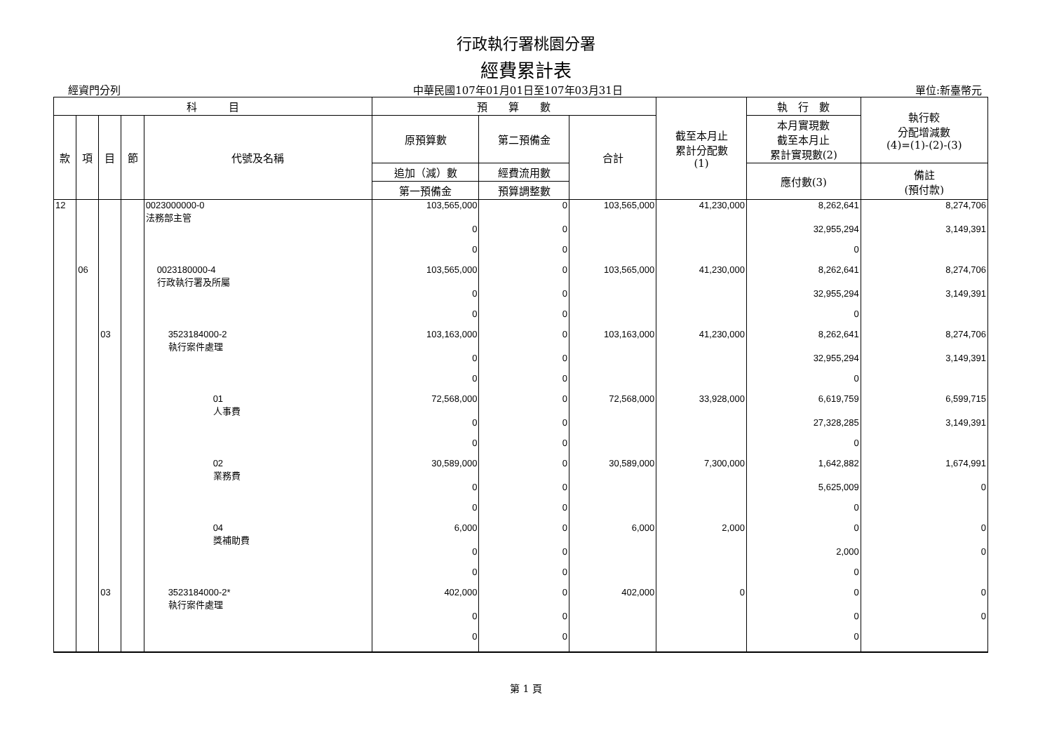行政執行署桃園分署
經費累計表
經資門分列 中華民國107年01月01日至107年03月31日 單位:新臺幣元
| 科 目 | | | | | 預 算 數 | | | 截至本月止 累計分配數 (1) | 執 行 數 | 執行較 分配增減數 (4)=(1)-(2)-(3) |
| --- | --- | --- | --- | --- | --- | --- | --- | --- | --- | --- |
| 款 | 項 | 目 | 節 | 代號及名稱 | 原預算數 | 第二預備金 | 合計 | | 本月實現數 截至本月止 累計實現數(2) | |
| | | | | | 追加（減）數 | 經費流用數 | | | 應付數(3) | 備註 (預付款) |
| | | | | | 第一預備金 | 預算調整數 | | | | |
| 12 | | | | 0023000000-0 法務部主管 | 103,565,000 | 0 | 103,565,000 | 41,230,000 | 8,262,641 | 8,274,706 |
| | | | | | 0 | 0 | | | 32,955,294 | 3,149,391 |
| | | | | | 0 | 0 | | | 0 | |
| | 06 | | | 0023180000-4 行政執行署及所屬 | 103,565,000 | 0 | 103,565,000 | 41,230,000 | 8,262,641 | 8,274,706 |
| | | | | | 0 | 0 | | | 32,955,294 | 3,149,391 |
| | | | | | 0 | 0 | | | 0 | |
| | | 03 | | 3523184000-2 執行案件處理 | 103,163,000 | 0 | 103,163,000 | 41,230,000 | 8,262,641 | 8,274,706 |
| | | | | | 0 | 0 | | | 32,955,294 | 3,149,391 |
| | | | | | 0 | 0 | | | 0 | |
| | | | | 01 人事費 | 72,568,000 | 0 | 72,568,000 | 33,928,000 | 6,619,759 | 6,599,715 |
| | | | | | 0 | 0 | | | 27,328,285 | 3,149,391 |
| | | | | | 0 | 0 | | | 0 | |
| | | | | 02 業務費 | 30,589,000 | 0 | 30,589,000 | 7,300,000 | 1,642,882 | 1,674,991 |
| | | | | | 0 | 0 | | | 5,625,009 | 0 |
| | | | | | 0 | 0 | | | 0 | |
| | | | | 04 獎補助費 | 6,000 | 0 | 6,000 | 2,000 | 0 | 0 |
| | | | | | 0 | 0 | | | 2,000 | 0 |
| | | | | | 0 | 0 | | | 0 | |
| | | 03 | | 3523184000-2* 執行案件處理 | 402,000 | 0 | 402,000 | 0 | 0 | 0 |
| | | | | | 0 | 0 | | | 0 | 0 |
| | | | | | 0 | 0 | | | 0 | |
第 1 頁